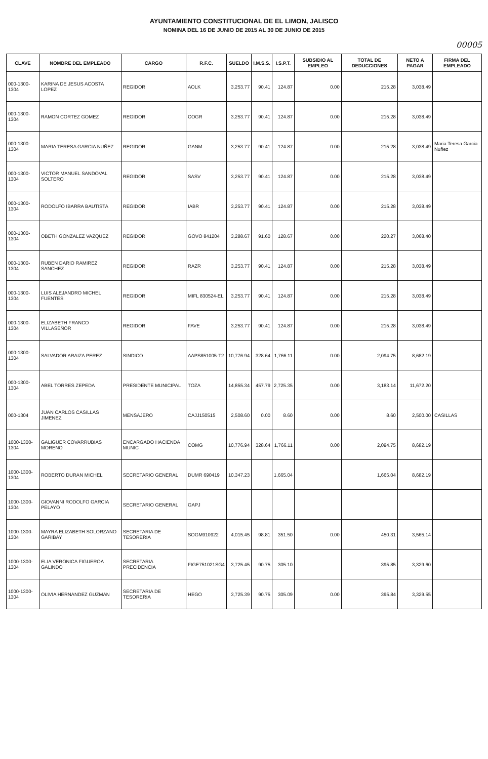AYUNTAMIENTO CONSTITUCIONAL DE EL LIMON, JALISCO
NOMINA DEL 16 DE JUNIO DE 2015 AL 30 DE JUNIO DE 2015
00005
| CLAVE | NOMBRE DEL EMPLEADO | CARGO | R.F.C. | SUELDO | I.M.S.S. | I.S.P.T. | SUBSIDIO AL EMPLEO | TOTAL DE DEDUCCIONES | NETO A PAGAR | FIRMA DEL EMPLEADO |
| --- | --- | --- | --- | --- | --- | --- | --- | --- | --- | --- |
| 000-1300-1304 | KARINA DE JESUS ACOSTA LOPEZ | REGIDOR | AOLK | 3,253.77 | 90.41 | 124.87 | 0.00 | 215.28 | 3,038.49 | |
| 000-1300-1304 | RAMON CORTEZ GOMEZ | REGIDOR | COGR | 3,253.77 | 90.41 | 124.87 | 0.00 | 215.28 | 3,038.49 | |
| 000-1300-1304 | MARIA TERESA GARCIA NUÑEZ | REGIDOR | GANM | 3,253.77 | 90.41 | 124.87 | 0.00 | 215.28 | 3,038.49 | Maria Teresa Garcia Nuñez |
| 000-1300-1304 | VICTOR MANUEL SANDOVAL SOLTERO | REGIDOR | SASV | 3,253.77 | 90.41 | 124.87 | 0.00 | 215.28 | 3,038.49 | |
| 000-1300-1304 | RODOLFO IBARRA BAUTISTA | REGIDOR | IABR | 3,253.77 | 90.41 | 124.87 | 0.00 | 215.28 | 3,038.49 | |
| 000-1300-1304 | OBETH GONZALEZ VAZQUEZ | REGIDOR | GOVO 841204 | 3,288.67 | 91.60 | 128.67 | 0.00 | 220.27 | 3,068.40 | |
| 000-1300-1304 | RUBEN DARIO RAMIREZ SANCHEZ | REGIDOR | RAZR | 3,253.77 | 90.41 | 124.87 | 0.00 | 215.28 | 3,038.49 | |
| 000-1300-1304 | LUIS ALEJANDRO MICHEL FUENTES | REGIDOR | MIFL 830524-EL | 3,253.77 | 90.41 | 124.87 | 0.00 | 215.28 | 3,038.49 | |
| 000-1300-1304 | ELIZABETH FRANCO VILLASEÑOR | REGIDOR | FAVE | 3,253.77 | 90.41 | 124.87 | 0.00 | 215.28 | 3,038.49 | |
| 000-1300-1304 | SALVADOR ARAIZA PEREZ | SINDICO | AAPS851005-T2 | 10,776.94 | 328.64 | 1,766.11 | 0.00 | 2,094.75 | 8,682.19 | |
| 000-1300-1304 | ABEL TORRES ZEPEDA | PRESIDENTE MUNICIPAL | TOZA | 14,855.34 | 457.79 | 2,725.35 | 0.00 | 3,183.14 | 11,672.20 | |
| 000-1304 | JUAN CARLOS CASILLAS JIMENEZ | MENSAJERO | CAJJ150515 | 2,508.60 | 0.00 | 8.60 | 0.00 | 8.60 | 2,500.00 | CASILLAS |
| 1000-1300-1304 | GALIGUER COVARRUBIAS MORENO | ENCARGADO HACIENDA MUNIC | COMG | 10,776.94 | 328.64 | 1,766.11 | 0.00 | 2,094.75 | 8,682.19 | |
| 1000-1300-1304 | ROBERTO DURAN MICHEL | SECRETARIO GENERAL | DUMR 690419 | 10,347.23 | | 1,665.04 | | 1,665.04 | 8,682.19 | |
| 1000-1300-1304 | GIOVANNI RODOLFO GARCIA PELAYO | SECRETARIO GENERAL | GAPJ | | | | | | | |
| 1000-1300-1304 | MAYRA ELIZABETH SOLORZANO GARIBAY | SECRETARIA DE TESORERIA | SOGM910922 | 4,015.45 | 98.81 | 351.50 | 0.00 | 450.31 | 3,565.14 | |
| 1000-1300-1304 | ELIA VERONICA FIGUEROA GALINDO | SECRETARIA PRECIDENCIA | FIGE751021SG4 | 3,725.45 | 90.75 | 305.10 | | 395.85 | 3,329.60 | |
| 1000-1300-1304 | OLIVIA HERNANDEZ GUZMAN | SECRETARIA DE TESORERIA | HEGO | 3,725.39 | 90.75 | 305.09 | 0.00 | 395.84 | 3,329.55 | |